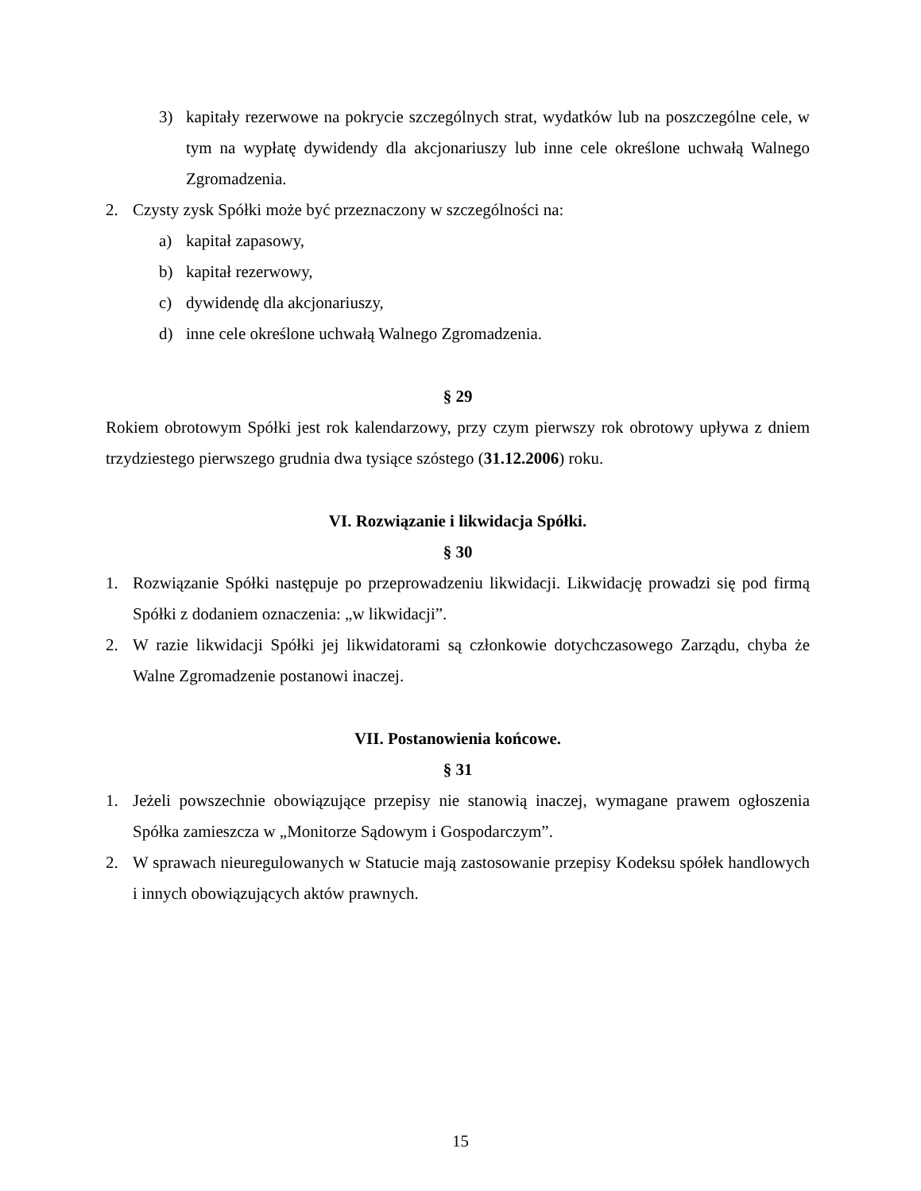3) kapitały rezerwowe na pokrycie szczególnych strat, wydatków lub na poszczególne cele, w tym na wypłatę dywidendy dla akcjonariuszy lub inne cele określone uchwałą Walnego Zgromadzenia.
2. Czysty zysk Spółki może być przeznaczony w szczególności na:
a) kapitał zapasowy,
b) kapitał rezerwowy,
c) dywidendę dla akcjonariuszy,
d) inne cele określone uchwałą Walnego Zgromadzenia.
§ 29
Rokiem obrotowym Spółki jest rok kalendarzowy, przy czym pierwszy rok obrotowy upływa z dniem trzydziestego pierwszego grudnia dwa tysiące szóstego (31.12.2006) roku.
VI. Rozwiązanie i likwidacja Spółki.
§ 30
1. Rozwiązanie Spółki następuje po przeprowadzeniu likwidacji. Likwidację prowadzi się pod firmą Spółki z dodaniem oznaczenia: „w likwidacji”.
2. W razie likwidacji Spółki jej likwidatorami są członkowie dotychczasowego Zarządu, chyba że Walne Zgromadzenie postanowi inaczej.
VII. Postanowienia końcowe.
§ 31
1. Jeżeli powszechnie obowiązujące przepisy nie stanowią inaczej, wymagane prawem ogłoszenia Spółka zamieszcza w „Monitorze Sądowym i Gospodarczym”.
2. W sprawach nieuregulowanych w Statucie mają zastosowanie przepisy Kodeksu spółek handlowych i innych obowiązujących aktów prawnych.
15